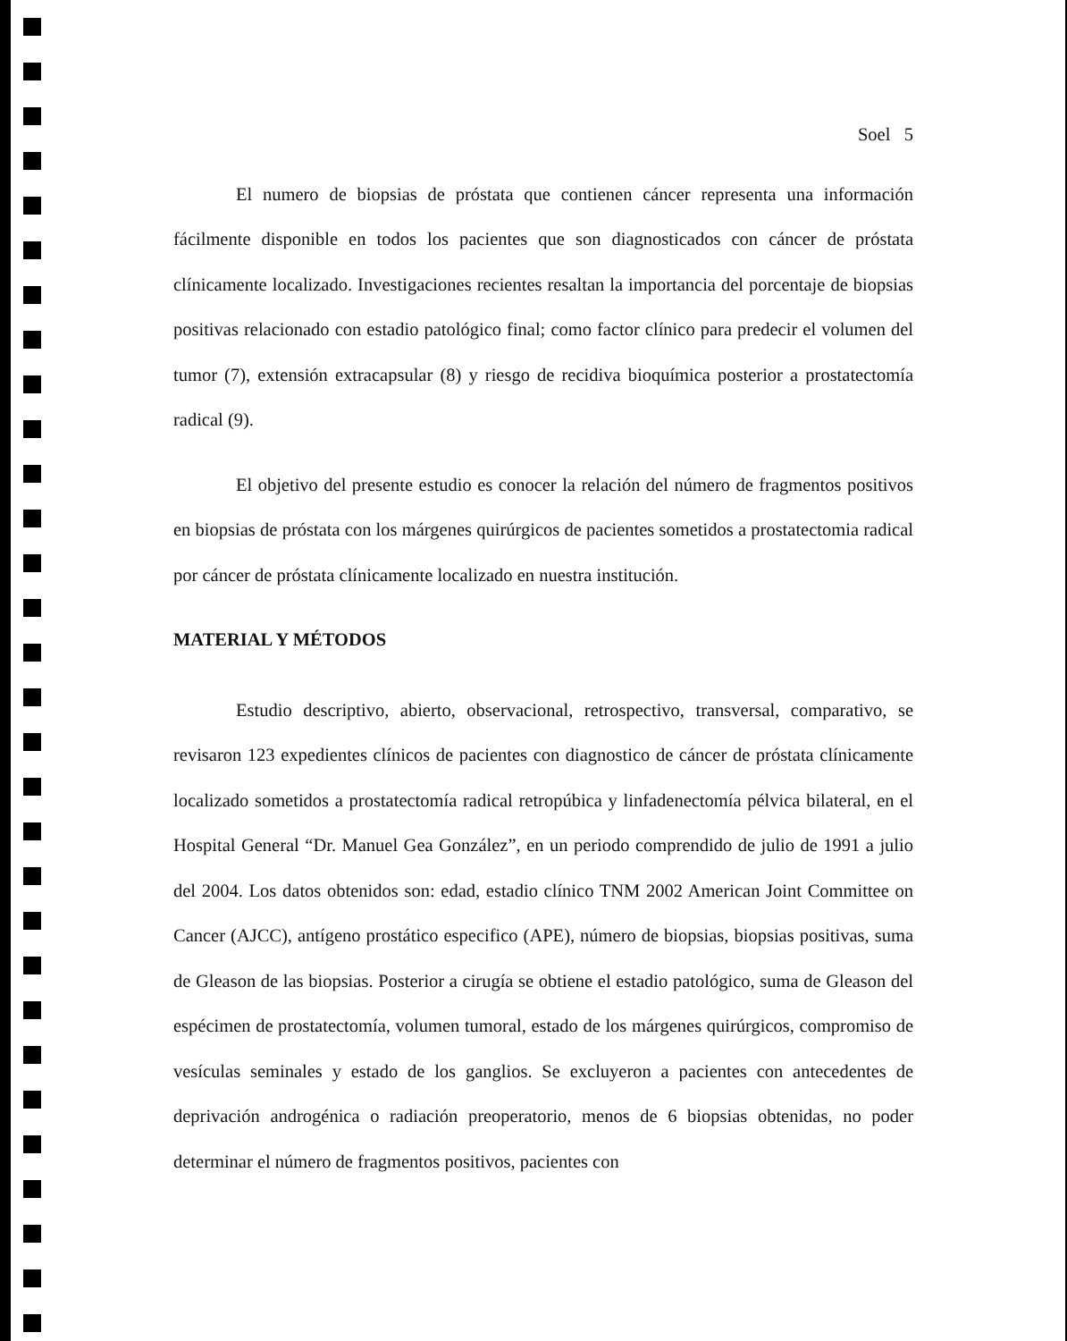Soel 5
El numero de biopsias de próstata que contienen cáncer representa una información fácilmente disponible en todos los pacientes que son diagnosticados con cáncer de próstata clínicamente localizado. Investigaciones recientes resaltan la importancia del porcentaje de biopsias positivas relacionado con estadio patológico final; como factor clínico para predecir el volumen del tumor (7), extensión extracapsular (8) y riesgo de recidiva bioquímica posterior a prostatectomía radical (9).
El objetivo del presente estudio es conocer la relación del número de fragmentos positivos en biopsias de próstata con los márgenes quirúrgicos de pacientes sometidos a prostatectomia radical por cáncer de próstata clínicamente localizado en nuestra institución.
MATERIAL Y MÉTODOS
Estudio descriptivo, abierto, observacional, retrospectivo, transversal, comparativo, se revisaron 123 expedientes clínicos de pacientes con diagnostico de cáncer de próstata clínicamente localizado sometidos a prostatectomía radical retropúbica y linfadenectomía pélvica bilateral, en el Hospital General “Dr. Manuel Gea González”, en un periodo comprendido de julio de 1991 a julio del 2004. Los datos obtenidos son: edad, estadio clínico TNM 2002 American Joint Committee on Cancer (AJCC), antígeno prostático especifico (APE), número de biopsias, biopsias positivas, suma de Gleason de las biopsias. Posterior a cirugía se obtiene el estadio patológico, suma de Gleason del espécimen de prostatectomía, volumen tumoral, estado de los márgenes quirúrgicos, compromiso de vesículas seminales y estado de los ganglios. Se excluyeron a pacientes con antecedentes de deprivación androgénica o radiación preoperatorio, menos de 6 biopsias obtenidas, no poder determinar el número de fragmentos positivos, pacientes con